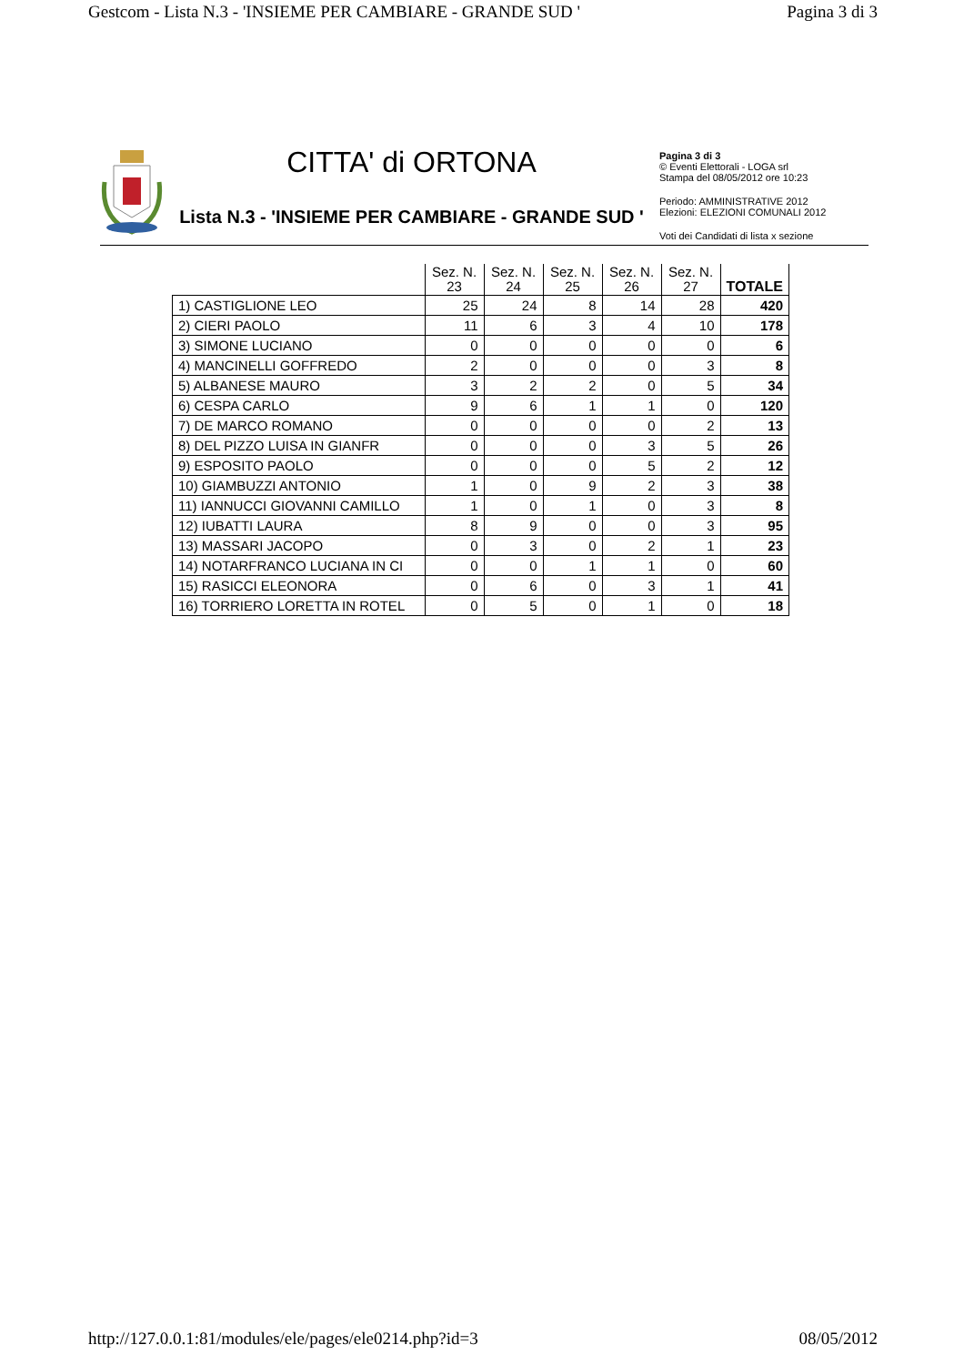Gestcom - Lista N.3 - 'INSIEME PER CAMBIARE - GRANDE SUD ' Pagina 3 di 3
CITTA' di ORTONA
Lista N.3 - 'INSIEME PER CAMBIARE - GRANDE SUD '
Pagina 3 di 3
© Eventi Elettorali - LOGA srl
Stampa del 08/05/2012 ore 10:23
Periodo: AMMINISTRATIVE 2012
Elezioni: ELEZIONI COMUNALI 2012
Voti dei Candidati di lista x sezione
| | Sez. N. 23 | Sez. N. 24 | Sez. N. 25 | Sez. N. 26 | Sez. N. 27 | TOTALE |
| --- | --- | --- | --- | --- | --- | --- |
| 1) CASTIGLIONE LEO | 25 | 24 | 8 | 14 | 28 | 420 |
| 2) CIERI PAOLO | 11 | 6 | 3 | 4 | 10 | 178 |
| 3) SIMONE LUCIANO | 0 | 0 | 0 | 0 | 0 | 6 |
| 4) MANCINELLI GOFFREDO | 2 | 0 | 0 | 0 | 3 | 8 |
| 5) ALBANESE MAURO | 3 | 2 | 2 | 0 | 5 | 34 |
| 6) CESPA CARLO | 9 | 6 | 1 | 1 | 0 | 120 |
| 7) DE MARCO ROMANO | 0 | 0 | 0 | 0 | 2 | 13 |
| 8) DEL PIZZO LUISA IN GIANFR | 0 | 0 | 0 | 3 | 5 | 26 |
| 9) ESPOSITO PAOLO | 0 | 0 | 0 | 5 | 2 | 12 |
| 10) GIAMBUZZI ANTONIO | 1 | 0 | 9 | 2 | 3 | 38 |
| 11) IANNUCCI GIOVANNI CAMILLO | 1 | 0 | 1 | 0 | 3 | 8 |
| 12) IUBATTI LAURA | 8 | 9 | 0 | 0 | 3 | 95 |
| 13) MASSARI JACOPO | 0 | 3 | 0 | 2 | 1 | 23 |
| 14) NOTARFRANCO LUCIANA IN CI | 0 | 0 | 1 | 1 | 0 | 60 |
| 15) RASICCI ELEONORA | 0 | 6 | 0 | 3 | 1 | 41 |
| 16) TORRIERO LORETTA IN ROTEL | 0 | 5 | 0 | 1 | 0 | 18 |
http://127.0.0.1:81/modules/ele/pages/ele0214.php?id=3 08/05/2012